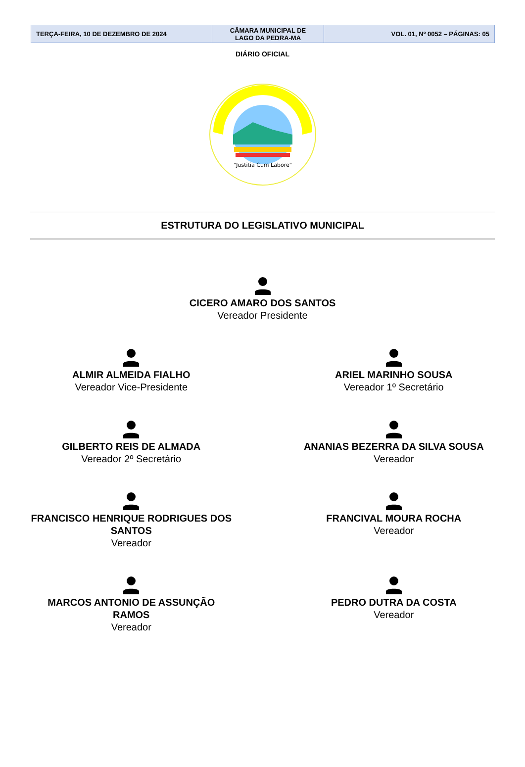| TERÇA-FEIRA, 10 DE DEZEMBRO DE 2024 | CÂMARA MUNICIPAL DE LAGO DA PEDRA-MA | VOL. 01, Nº 0052 – PÁGINAS: 05 |
DIÁRIO OFICIAL
"Justitia Cum Labore"
ESTRUTURA DO LEGISLATIVO MUNICIPAL
CICERO AMARO DOS SANTOS
Vereador Presidente
ALMIR ALMEIDA FIALHO
Vereador Vice-Presidente
ARIEL MARINHO SOUSA
Vereador 1º Secretário
GILBERTO REIS DE ALMADA
Vereador 2º Secretário
ANANIAS BEZERRA DA SILVA SOUSA
Vereador
FRANCISCO HENRIQUE RODRIGUES DOS
SANTOS
Vereador
FRANCIVAL MOURA ROCHA
Vereador
MARCOS ANTONIO DE ASSUNÇÃO
RAMOS
Vereador
PEDRO DUTRA DA COSTA
Vereador